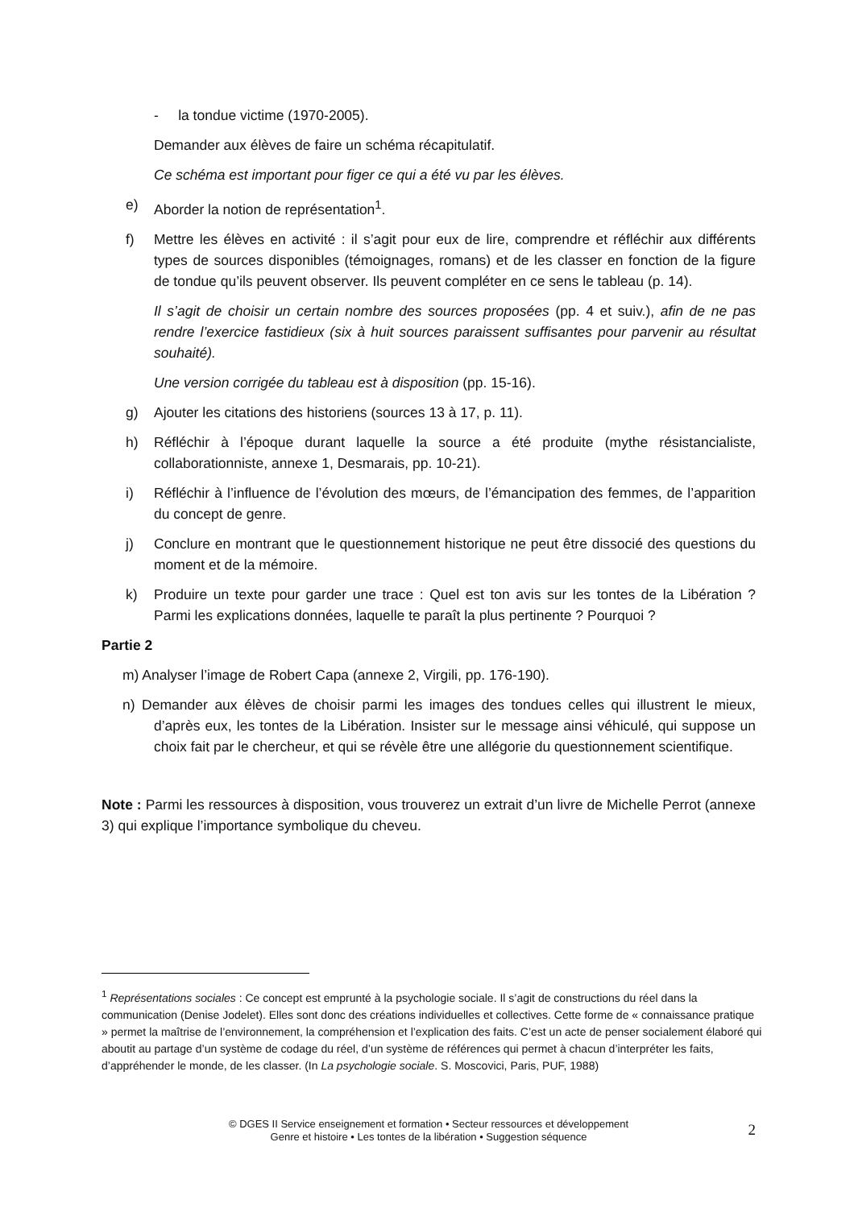- la tondue victime (1970-2005).
Demander aux élèves de faire un schéma récapitulatif.
Ce schéma est important pour figer ce qui a été vu par les élèves.
e) Aborder la notion de représentation<sup>1</sup>.
f) Mettre les élèves en activité : il s’agit pour eux de lire, comprendre et réfléchir aux différents types de sources disponibles (témoignages, romans) et de les classer en fonction de la figure de tondue qu’ils peuvent observer. Ils peuvent compléter en ce sens le tableau (p. 14).
Il s’agit de choisir un certain nombre des sources proposées (pp. 4 et suiv.), afin de ne pas rendre l’exercice fastidieux (six à huit sources paraissent suffisantes pour parvenir au résultat souhaité).
Une version corrigée du tableau est à disposition (pp. 15-16).
g) Ajouter les citations des historiens (sources 13 à 17, p. 11).
h) Réfléchir à l’époque durant laquelle la source a été produite (mythe résistancialiste, collaborationniste, annexe 1, Desmarais, pp. 10-21).
i) Réfléchir à l’influence de l’évolution des mœurs, de l’émancipation des femmes, de l’apparition du concept de genre.
j) Conclure en montrant que le questionnement historique ne peut être dissocié des questions du moment et de la mémoire.
k) Produire un texte pour garder une trace : Quel est ton avis sur les tontes de la Libération ? Parmi les explications données, laquelle te paraît la plus pertinente ? Pourquoi ?
Partie 2
m) Analyser l’image de Robert Capa (annexe 2, Virgili, pp. 176-190).
n) Demander aux élèves de choisir parmi les images des tondues celles qui illustrent le mieux, d’après eux, les tontes de la Libération. Insister sur le message ainsi véhiculé, qui suppose un choix fait par le chercheur, et qui se révèle être une allégorie du questionnement scientifique.
Note : Parmi les ressources à disposition, vous trouverez un extrait d’un livre de Michelle Perrot (annexe 3) qui explique l’importance symbolique du cheveu.
<sup>1</sup> Représentations sociales : Ce concept est emprunté à la psychologie sociale. Il s’agit de constructions du réel dans la communication (Denise Jodelet). Elles sont donc des créations individuelles et collectives. Cette forme de « connaissance pratique » permet la maîtrise de l’environnement, la compréhension et l’explication des faits. C’est un acte de penser socialement élaboré qui aboutit au partage d’un système de codage du réel, d’un système de références qui permet à chacun d’interpréter les faits, d’appréhender le monde, de les classer. (In La psychologie sociale. S. Moscovici, Paris, PUF, 1988)
© DGES II Service enseignement et formation • Secteur ressources et développement
Genre et histoire • Les tontes de la libération • Suggestion séquence
2